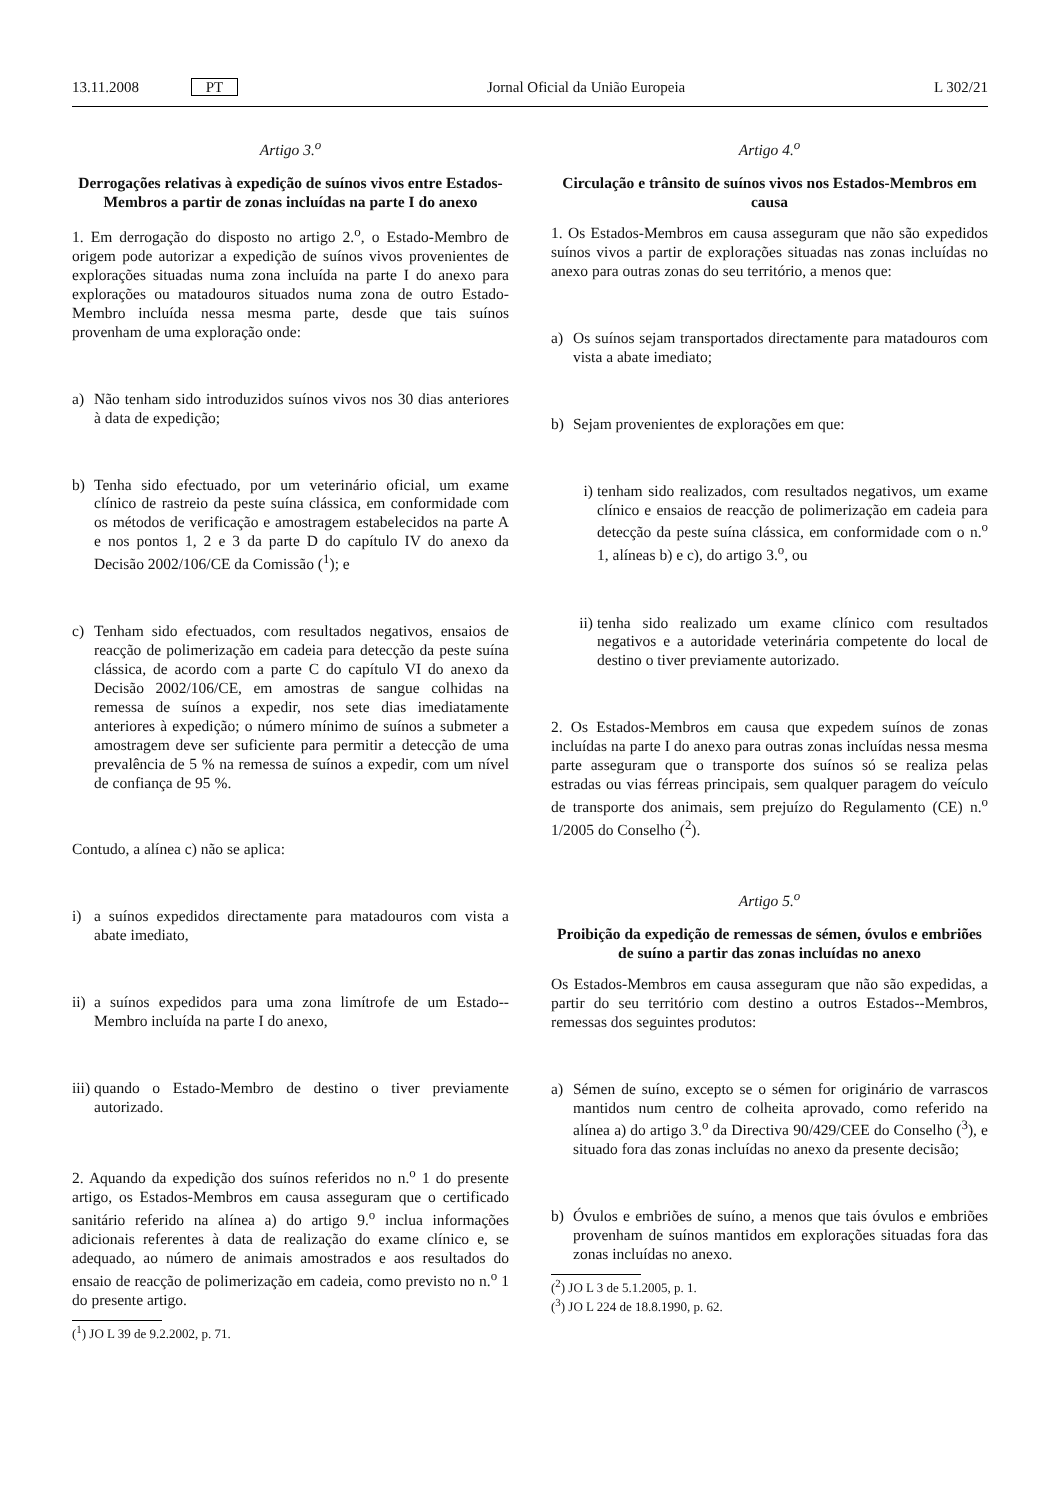13.11.2008 PT Jornal Oficial da União Europeia L 302/21
Artigo 3.<sup>o</sup>
Derrogações relativas à expedição de suínos vivos entre Estados-Membros a partir de zonas incluídas na parte I do anexo
1. Em derrogação do disposto no artigo 2.<sup>o</sup>, o Estado-Membro de origem pode autorizar a expedição de suínos vivos provenientes de explorações situadas numa zona incluída na parte I do anexo para explorações ou matadouros situados numa zona de outro Estado-Membro incluída nessa mesma parte, desde que tais suínos provenham de uma exploração onde:
a) Não tenham sido introduzidos suínos vivos nos 30 dias anteriores à data de expedição;
b) Tenha sido efectuado, por um veterinário oficial, um exame clínico de rastreio da peste suína clássica, em conformidade com os métodos de verificação e amostragem estabelecidos na parte A e nos pontos 1, 2 e 3 da parte D do capítulo IV do anexo da Decisão 2002/106/CE da Comissão (<sup>1</sup>); e
c) Tenham sido efectuados, com resultados negativos, ensaios de reacção de polimerização em cadeia para detecção da peste suína clássica, de acordo com a parte C do capítulo VI do anexo da Decisão 2002/106/CE, em amostras de sangue colhidas na remessa de suínos a expedir, nos sete dias imediatamente anteriores à expedição; o número mínimo de suínos a submeter a amostragem deve ser suficiente para permitir a detecção de uma prevalência de 5 % na remessa de suínos a expedir, com um nível de confiança de 95 %.
Contudo, a alínea c) não se aplica:
i) a suínos expedidos directamente para matadouros com vista a abate imediato,
ii) a suínos expedidos para uma zona limítrofe de um Estado--Membro incluída na parte I do anexo,
iii) quando o Estado-Membro de destino o tiver previamente autorizado.
2. Aquando da expedição dos suínos referidos no n.<sup>o</sup> 1 do presente artigo, os Estados-Membros em causa asseguram que o certificado sanitário referido na alínea a) do artigo 9.<sup>o</sup> inclua informações adicionais referentes à data de realização do exame clínico e, se adequado, ao número de animais amostrados e aos resultados do ensaio de reacção de polimerização em cadeia, como previsto no n.<sup>o</sup> 1 do presente artigo.
(<sup>1</sup>) JO L 39 de 9.2.2002, p. 71.
Artigo 4.<sup>o</sup>
Circulação e trânsito de suínos vivos nos Estados-Membros em causa
1. Os Estados-Membros em causa asseguram que não são expedidos suínos vivos a partir de explorações situadas nas zonas incluídas no anexo para outras zonas do seu território, a menos que:
a) Os suínos sejam transportados directamente para matadouros com vista a abate imediato;
b) Sejam provenientes de explorações em que:
i) tenham sido realizados, com resultados negativos, um exame clínico e ensaios de reacção de polimerização em cadeia para detecção da peste suína clássica, em conformidade com o n.<sup>o</sup> 1, alíneas b) e c), do artigo 3.<sup>o</sup>, ou
ii) tenha sido realizado um exame clínico com resultados negativos e a autoridade veterinária competente do local de destino o tiver previamente autorizado.
2. Os Estados-Membros em causa que expedem suínos de zonas incluídas na parte I do anexo para outras zonas incluídas nessa mesma parte asseguram que o transporte dos suínos só se realiza pelas estradas ou vias férreas principais, sem qualquer paragem do veículo de transporte dos animais, sem prejuízo do Regulamento (CE) n.<sup>o</sup> 1/2005 do Conselho (<sup>2</sup>).
Artigo 5.<sup>o</sup>
Proibição da expedição de remessas de sémen, óvulos e embriões de suíno a partir das zonas incluídas no anexo
Os Estados-Membros em causa asseguram que não são expedidas, a partir do seu território com destino a outros Estados--Membros, remessas dos seguintes produtos:
a) Sémen de suíno, excepto se o sémen for originário de varrascos mantidos num centro de colheita aprovado, como referido na alínea a) do artigo 3.<sup>o</sup> da Directiva 90/429/CEE do Conselho (<sup>3</sup>), e situado fora das zonas incluídas no anexo da presente decisão;
b) Óvulos e embriões de suíno, a menos que tais óvulos e embriões provenham de suínos mantidos em explorações situadas fora das zonas incluídas no anexo.
(<sup>2</sup>) JO L 3 de 5.1.2005, p. 1.
(<sup>3</sup>) JO L 224 de 18.8.1990, p. 62.